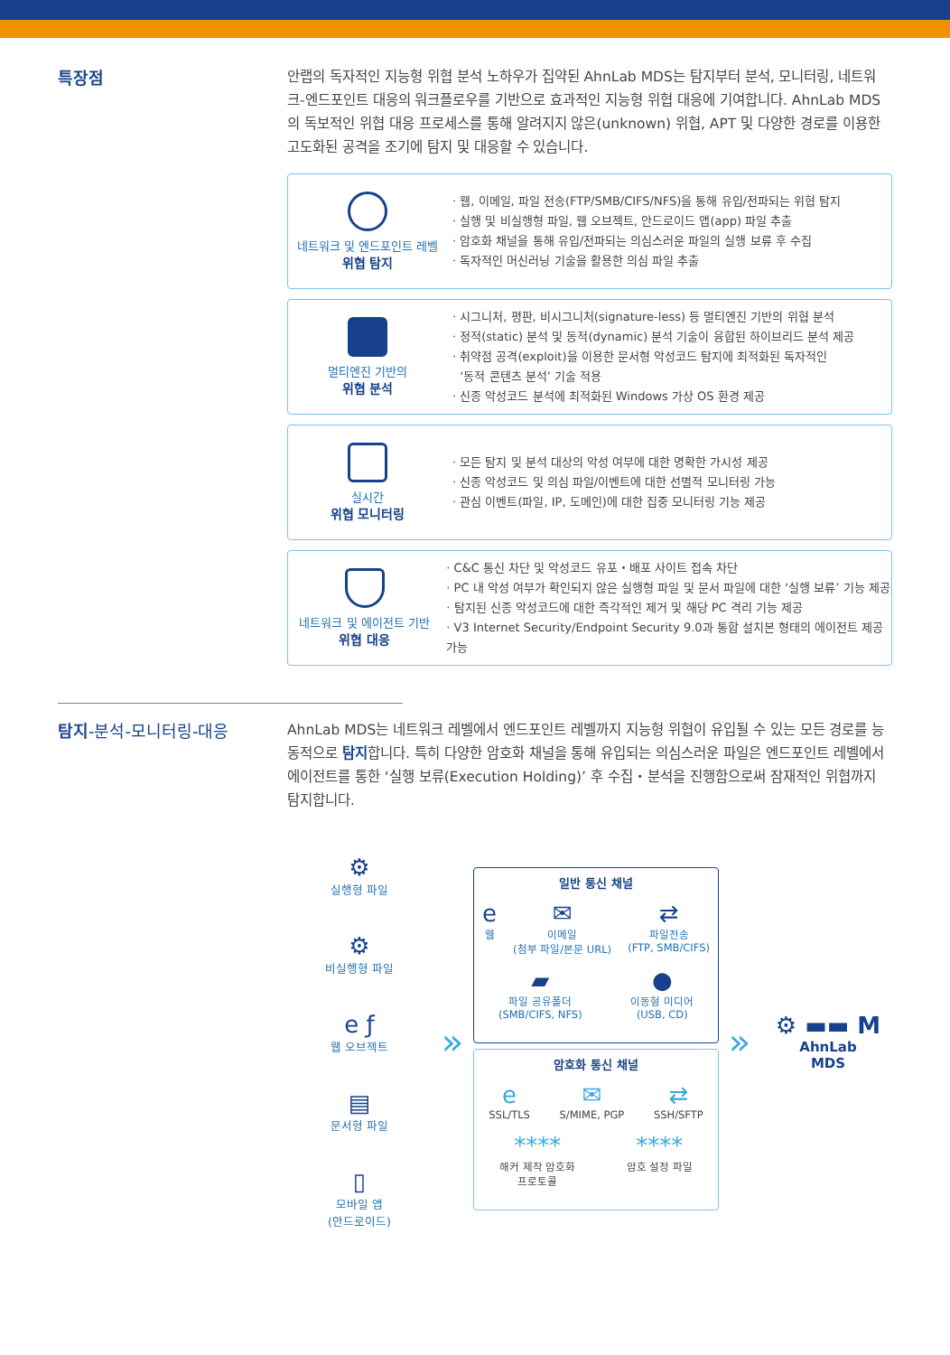특장점
안랩의 독자적인 지능형 위협 분석 노하우가 집약된 AhnLab MDS는 탐지부터 분석, 모니터링, 네트워크-엔드포인트 대응의 워크플로우를 기반으로 효과적인 지능형 위협 대응에 기여합니다. AhnLab MDS의 독보적인 위협 대응 프로세스를 통해 알려지지 않은(unknown) 위협, APT 및 다양한 경로를 이용한 고도화된 공격을 조기에 탐지 및 대응할 수 있습니다.
네트워크 및 엔드포인트 레벨
위협 탐지
· 웹, 이메일, 파일 전송(FTP/SMB/CIFS/NFS)을 통해 유입/전파되는 위협 탐지
· 실행 및 비실행형 파일, 웹 오브젝트, 안드로이드 앱(app) 파일 추출
· 암호화 채널을 통해 유입/전파되는 의심스러운 파일의 실행 보류 후 수집
· 독자적인 머신러닝 기술을 활용한 의심 파일 추출
멀티엔진 기반의
위협 분석
· 시그니처, 평판, 비시그니처(signature-less) 등 멀티엔진 기반의 위협 분석
· 정적(static) 분석 및 동적(dynamic) 분석 기술이 융합된 하이브리드 분석 제공
· 취약점 공격(exploit)을 이용한 문서형 악성코드 탐지에 최적화된 독자적인
‘동적 콘텐츠 분석’ 기술 적용
· 신종 악성코드 분석에 최적화된 Windows 가상 OS 환경 제공
실시간
위협 모니터링
· 모든 탐지 및 분석 대상의 악성 여부에 대한 명확한 가시성 제공
· 신종 악성코드 및 의심 파일/이벤트에 대한 선별적 모니터링 가능
· 관심 이벤트(파일, IP, 도메인)에 대한 집중 모니터링 기능 제공
네트워크 및 에이전트 기반
위협 대응
· C&C 통신 차단 및 악성코드 유포・배포 사이트 접속 차단
· PC 내 악성 여부가 확인되지 않은 실행형 파일 및 문서 파일에 대한 ‘실행 보류’ 기능 제공
· 탐지된 신종 악성코드에 대한 즉각적인 제거 및 해당 PC 격리 기능 제공
· V3 Internet Security/Endpoint Security 9.0과 통합 설치본 형태의 에이전트 제공 가능
탐지-분석-모니터링-대응
AhnLab MDS는 네트워크 레벨에서 엔드포인트 레벨까지 지능형 위협이 유입될 수 있는 모든 경로를 능동적으로 탐지합니다. 특히 다양한 암호화 채널을 통해 유입되는 의심스러운 파일은 엔드포인트 레벨에서 에이전트를 통한 ‘실행 보류(Execution Holding)’ 후 수집・분석을 진행함으로써 잠재적인 위협까지 탐지합니다.
⚙
실행형 파일
⚙
비실행형 파일
e ƒ
웹 오브젝트
▤
문서형 파일
▯
모바일 앱
(안드로이드)
»
일반 통신 채널
e웹
✉
이메일
(첨부 파일/본문 URL)
⇄
파일전송
(FTP, SMB/CIFS)
▰
파일 공유폴더
(SMB/CIFS, NFS)
●
이동형 미디어
(USB, CD)
암호화 통신 채널
e
SSL/TLS
✉
S/MIME, PGP
⇄
SSH/SFTP
****
해커 제작 암호화
프로토콜
****
암호 설정 파일
»
⚙ ▬▬ M
AhnLab
MDS